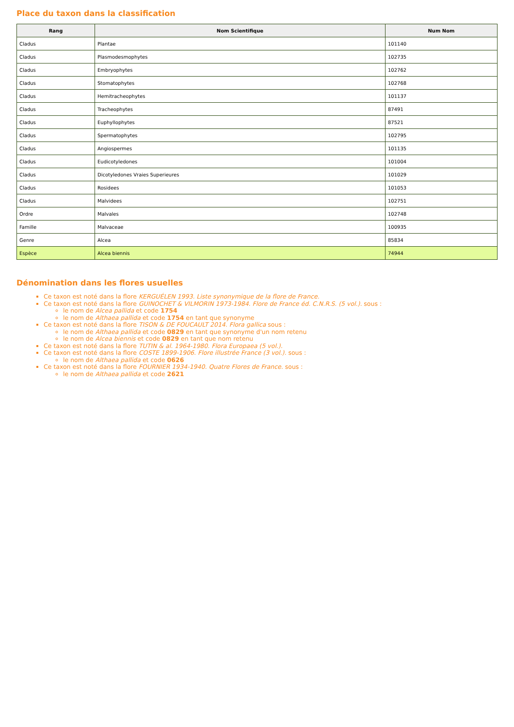Place du taxon dans la classification
| Rang | Nom Scientifique | Num Nom |
| --- | --- | --- |
| Cladus | Plantae | 101140 |
| Cladus | Plasmodesmophytes | 102735 |
| Cladus | Embryophytes | 102762 |
| Cladus | Stomatophytes | 102768 |
| Cladus | Hemitracheophytes | 101137 |
| Cladus | Tracheophytes | 87491 |
| Cladus | Euphyllophytes | 87521 |
| Cladus | Spermatophytes | 102795 |
| Cladus | Angiospermes | 101135 |
| Cladus | Eudicotyledones | 101004 |
| Cladus | Dicotyledones Vraies Superieures | 101029 |
| Cladus | Rosidees | 101053 |
| Cladus | Malvidees | 102751 |
| Ordre | Malvales | 102748 |
| Famille | Malvaceae | 100935 |
| Genre | Alcea | 85834 |
| Espèce | Alcea biennis | 74944 |
Dénomination dans les flores usuelles
Ce taxon est noté dans la flore KERGUÉLEN 1993. Liste synonymique de la flore de France.
Ce taxon est noté dans la flore GUINOCHET & VILMORIN 1973-1984. Flore de France éd. C.N.R.S. (5 vol.). sous :
le nom de Alcea pallida et code 1754
le nom de Althaea pallida et code 1754 en tant que synonyme
Ce taxon est noté dans la flore TISON & DE FOUCAULT 2014. Flora gallica sous :
le nom de Althaea pallida et code 0829 en tant que synonyme d'un nom retenu
le nom de Alcea biennis et code 0829 en tant que nom retenu
Ce taxon est noté dans la flore TUTIN & al. 1964-1980. Flora Europaea (5 vol.).
Ce taxon est noté dans la flore COSTE 1899-1906. Flore illustrée France (3 vol.). sous :
le nom de Althaea pallida et code 0626
Ce taxon est noté dans la flore FOURNIER 1934-1940. Quatre Flores de France. sous :
le nom de Althaea pallida et code 2621